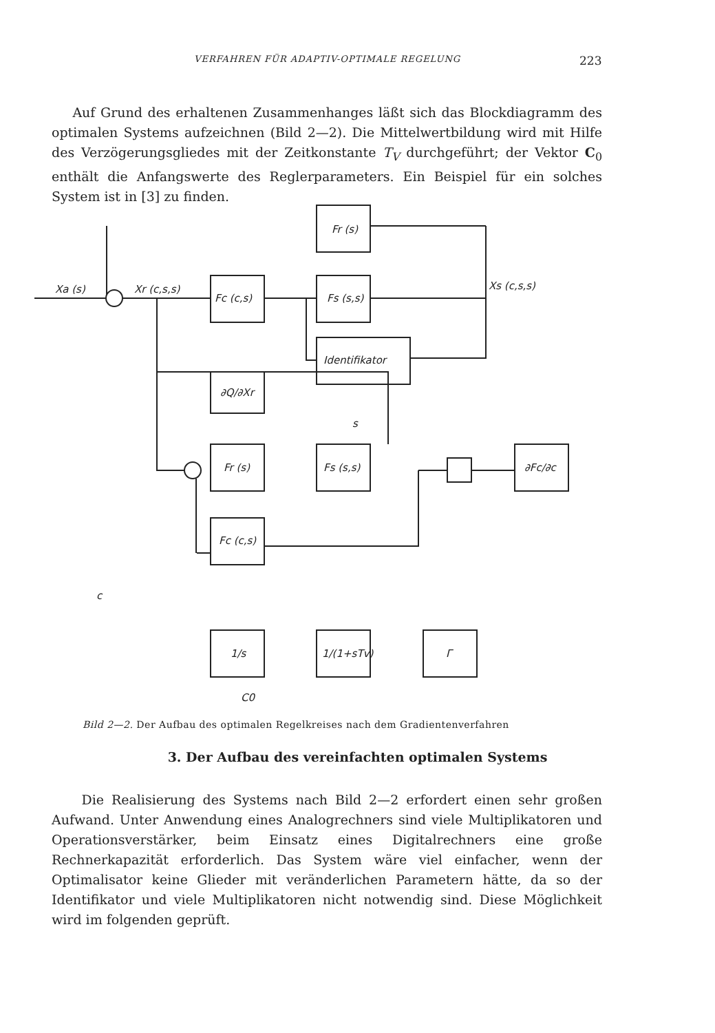VERFAHREN FÜR ADAPTIV-OPTIMALE REGELUNG 223
Auf Grund des erhaltenen Zusammenhanges läßt sich das Blockdiagramm des optimalen Systems aufzeichnen (Bild 2—2). Die Mittelwertbildung wird mit Hilfe des Verzögerungsgliedes mit der Zeitkonstante T<sub>V</sub> durchgeführt; der Vektor C<sub>0</sub> enthält die Anfangswerte des Reglerparameters. Ein Beispiel für ein solches System ist in [3] zu finden.
Fr (s)
Fc (c,s)
Fs (s,s)
Identifikator
∂Q/∂Xr
Fr (s)
Fs (s,s)
∂Fc/∂c
Fc (c,s)
1/s
1/(1+sTv)
Γ
Xa (s)
Xr (c,s,s)
Xs (c,s,s)
s
c
C0
Bild 2—2. Der Aufbau des optimalen Regelkreises nach dem Gradientenverfahren
3. Der Aufbau des vereinfachten optimalen Systems
Die Realisierung des Systems nach Bild 2—2 erfordert einen sehr großen Aufwand. Unter Anwendung eines Analogrechners sind viele Multiplikatoren und Operationsverstärker, beim Einsatz eines Digitalrechners eine große Rechnerkapazität erforderlich. Das System wäre viel einfacher, wenn der Optimalisator keine Glieder mit veränderlichen Parametern hätte, da so der Identifikator und viele Multiplikatoren nicht notwendig sind. Diese Möglichkeit wird im folgenden geprüft.